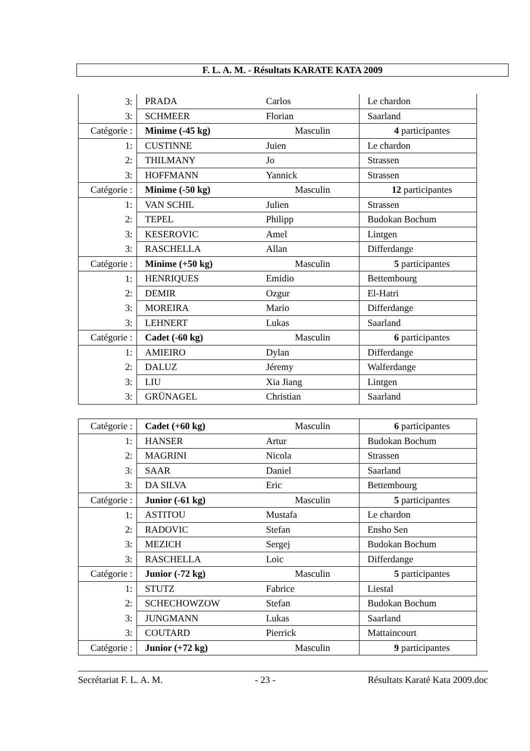F. L. A. M. - Résultats KARATE KATA 2009
| 3: | PRADA | Carlos | Le chardon |
| 3: | SCHMEER | Florian | Saarland |
| Catégorie : | Minime (-45 kg) | Masculin | 4 participantes |
| 1: | CUSTINNE | Juien | Le chardon |
| 2: | THILMANY | Jo | Strassen |
| 3: | HOFFMANN | Yannick | Strassen |
| Catégorie : | Minime (-50 kg) | Masculin | 12 participantes |
| 1: | VAN SCHIL | Julien | Strassen |
| 2: | TEPEL | Philipp | Budokan Bochum |
| 3: | KESEROVIC | Amel | Lintgen |
| 3: | RASCHELLA | Allan | Differdange |
| Catégorie : | Minime (+50 kg) | Masculin | 5 participantes |
| 1: | HENRIQUES | Emidio | Bettembourg |
| 2: | DEMIR | Ozgur | El-Hatri |
| 3: | MOREIRA | Mario | Differdange |
| 3: | LEHNERT | Lukas | Saarland |
| Catégorie : | Cadet (-60 kg) | Masculin | 6 participantes |
| 1: | AMIEIRO | Dylan | Differdange |
| 2: | DALUZ | Jéremy | Walferdange |
| 3: | LIU | Xia Jiang | Lintgen |
| 3: | GRÜNAGEL | Christian | Saarland |
| Catégorie : | Cadet (+60 kg) | Masculin | 6 participantes |
| 1: | HANSER | Artur | Budokan Bochum |
| 2: | MAGRINI | Nicola | Strassen |
| 3: | SAAR | Daniel | Saarland |
| 3: | DA SILVA | Eric | Bettembourg |
| Catégorie : | Junior (-61 kg) | Masculin | 5 participantes |
| 1: | ASTITOU | Mustafa | Le chardon |
| 2: | RADOVIC | Stefan | Ensho Sen |
| 3: | MEZICH | Sergej | Budokan Bochum |
| 3: | RASCHELLA | Loic | Differdange |
| Catégorie : | Junior (-72 kg) | Masculin | 5 participantes |
| 1: | STUTZ | Fabrice | Liestal |
| 2: | SCHECHOWZOW | Stefan | Budokan Bochum |
| 3: | JUNGMANN | Lukas | Saarland |
| 3: | COUTARD | Pierrick | Mattaincourt |
| Catégorie : | Junior (+72 kg) | Masculin | 9 participantes |
Secrétariat F. L. A. M. - 23 - Résultats Karaté Kata 2009.doc